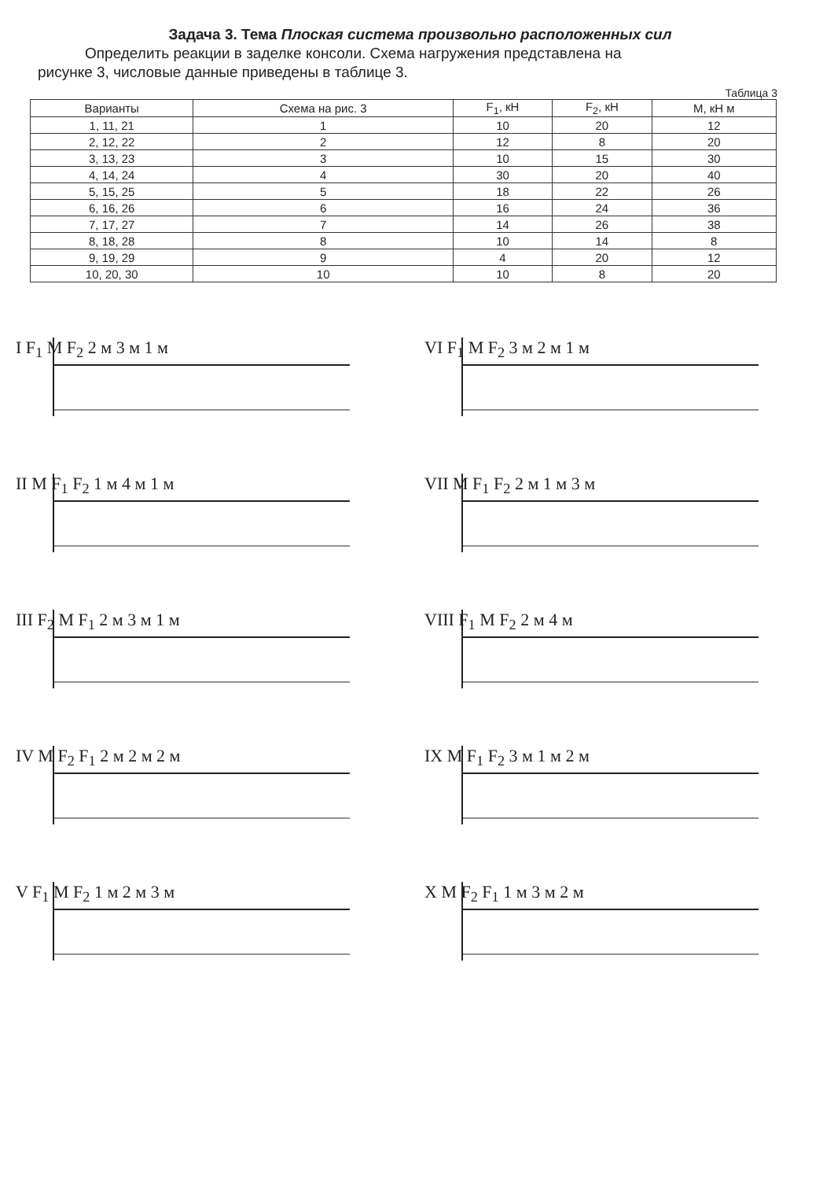Задача 3. Тема Плоская система произвольно расположенных сил
Определить реакции в заделке консоли. Схема нагружения представлена на
рисунке 3, числовые данные приведены в таблице 3.
Таблица 3
| Варианты | Схема на рис. 3 | F<sub>1</sub>, кН | F<sub>2</sub>, кН | М, кН м |
| --- | --- | --- | --- | --- |
| 1, 11, 21 | 1 | 10 | 20 | 12 |
| 2, 12, 22 | 2 | 12 | 8 | 20 |
| 3, 13, 23 | 3 | 10 | 15 | 30 |
| 4, 14, 24 | 4 | 30 | 20 | 40 |
| 5, 15, 25 | 5 | 18 | 22 | 26 |
| 6, 16, 26 | 6 | 16 | 24 | 36 |
| 7, 17, 27 | 7 | 14 | 26 | 38 |
| 8, 18, 28 | 8 | 10 | 14 | 8 |
| 9, 19, 29 | 9 | 4 | 20 | 12 |
| 10, 20, 30 | 10 | 10 | 8 | 20 |
I F<sub>1</sub> M F<sub>2</sub> 2 м 3 м 1 м
VI F<sub>1</sub> M F<sub>2</sub> 3 м 2 м 1 м
II M F<sub>1</sub> F<sub>2</sub> 1 м 4 м 1 м
VII M F<sub>1</sub> F<sub>2</sub> 2 м 1 м 3 м
III F<sub>2</sub> M F<sub>1</sub> 2 м 3 м 1 м
VIII F<sub>1</sub> M F<sub>2</sub> 2 м 4 м
IV M F<sub>2</sub> F<sub>1</sub> 2 м 2 м 2 м
IX M F<sub>1</sub> F<sub>2</sub> 3 м 1 м 2 м
V F<sub>1</sub> M F<sub>2</sub> 1 м 2 м 3 м
X M F<sub>2</sub> F<sub>1</sub> 1 м 3 м 2 м